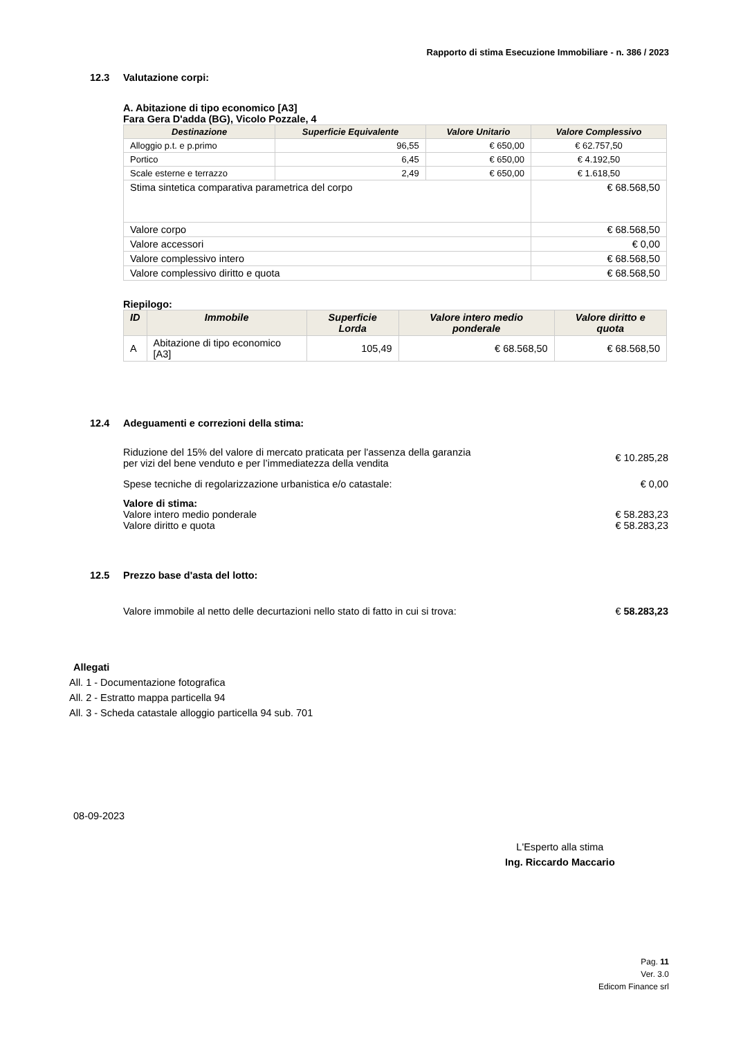Rapporto di stima Esecuzione Immobiliare - n. 386 / 2023
12.3 Valutazione corpi:
A. Abitazione di tipo economico [A3]
Fara Gera D'adda (BG), Vicolo Pozzale, 4
| Destinazione | Superficie Equivalente | Valore Unitario | Valore Complessivo |
| --- | --- | --- | --- |
| Alloggio p.t. e p.primo | 96,55 | € 650,00 | € 62.757,50 |
| Portico | 6,45 | € 650,00 | € 4.192,50 |
| Scale esterne e terrazzo | 2,49 | € 650,00 | € 1.618,50 |
| Stima sintetica comparativa parametrica del corpo | | | € 68.568,50 |
| Valore corpo | | | € 68.568,50 |
| Valore accessori | | | € 0,00 |
| Valore complessivo intero | | | € 68.568,50 |
| Valore complessivo diritto e quota | | | € 68.568,50 |
Riepilogo:
| ID | Immobile | Superficie Lorda | Valore intero medio ponderale | Valore diritto e quota |
| --- | --- | --- | --- | --- |
| A | Abitazione di tipo economico [A3] | 105,49 | € 68.568,50 | € 68.568,50 |
12.4 Adeguamenti e correzioni della stima:
Riduzione del 15% del valore di mercato praticata per l'assenza della garanzia
per vizi del bene venduto e per l’immediatezza della vendita
€ 10.285,28
Spese tecniche di regolarizzazione urbanistica e/o catastale:
€ 0,00
Valore di stima:
Valore intero medio ponderale € 58.283,23
Valore diritto e quota € 58.283,23
12.5 Prezzo base d'asta del lotto:
Valore immobile al netto delle decurtazioni nello stato di fatto in cui si trova:
€ 58.283,23
Allegati
All. 1 - Documentazione fotografica
All. 2 - Estratto mappa particella 94
All. 3 - Scheda catastale alloggio particella 94 sub. 701
08-09-2023
L'Esperto alla stima
Ing. Riccardo Maccario
Pag. 11
Ver. 3.0
Edicom Finance srl